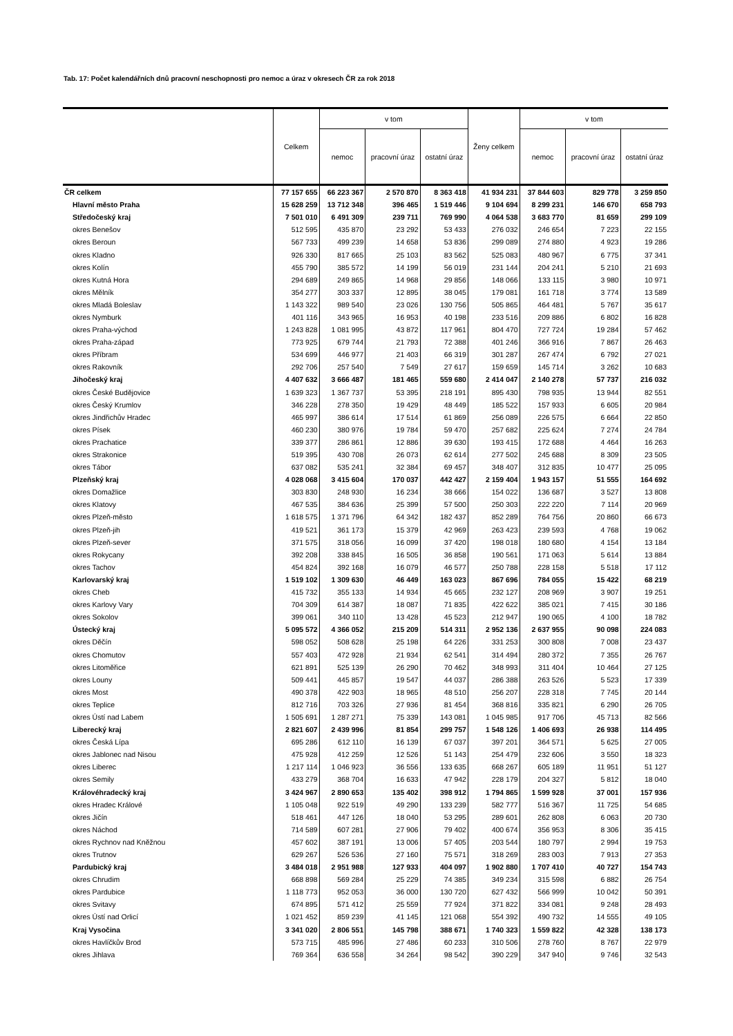Tab. 17: Počet kalendářních dnů pracovní neschopnosti pro nemoc a úraz v okresech ČR za rok 2018
| | Celkem | v tom | | | Ženy celkem | v tom | | |
| --- | --- | --- | --- | --- | --- | --- | --- | --- |
| | | nemoc | pracovní úraz | ostatní úraz | | nemoc | pracovní úraz | ostatní úraz |
| ČR celkem | 77 157 655 | 66 223 367 | 2 570 870 | 8 363 418 | 41 934 231 | 37 844 603 | 829 778 | 3 259 850 |
| Hlavní město Praha | 15 628 259 | 13 712 348 | 396 465 | 1 519 446 | 9 104 694 | 8 299 231 | 146 670 | 658 793 |
| Středočeský kraj | 7 501 010 | 6 491 309 | 239 711 | 769 990 | 4 064 538 | 3 683 770 | 81 659 | 299 109 |
| okres Benešov | 512 595 | 435 870 | 23 292 | 53 433 | 276 032 | 246 654 | 7 223 | 22 155 |
| okres Beroun | 567 733 | 499 239 | 14 658 | 53 836 | 299 089 | 274 880 | 4 923 | 19 286 |
| okres Kladno | 926 330 | 817 665 | 25 103 | 83 562 | 525 083 | 480 967 | 6 775 | 37 341 |
| okres Kolín | 455 790 | 385 572 | 14 199 | 56 019 | 231 144 | 204 241 | 5 210 | 21 693 |
| okres Kutná Hora | 294 689 | 249 865 | 14 968 | 29 856 | 148 066 | 133 115 | 3 980 | 10 971 |
| okres Mělník | 354 277 | 303 337 | 12 895 | 38 045 | 179 081 | 161 718 | 3 774 | 13 589 |
| okres Mladá Boleslav | 1 143 322 | 989 540 | 23 026 | 130 756 | 505 865 | 464 481 | 5 767 | 35 617 |
| okres Nymburk | 401 116 | 343 965 | 16 953 | 40 198 | 233 516 | 209 886 | 6 802 | 16 828 |
| okres Praha-východ | 1 243 828 | 1 081 995 | 43 872 | 117 961 | 804 470 | 727 724 | 19 284 | 57 462 |
| okres Praha-západ | 773 925 | 679 744 | 21 793 | 72 388 | 401 246 | 366 916 | 7 867 | 26 463 |
| okres Příbram | 534 699 | 446 977 | 21 403 | 66 319 | 301 287 | 267 474 | 6 792 | 27 021 |
| okres Rakovník | 292 706 | 257 540 | 7 549 | 27 617 | 159 659 | 145 714 | 3 262 | 10 683 |
| Jihočeský kraj | 4 407 632 | 3 666 487 | 181 465 | 559 680 | 2 414 047 | 2 140 278 | 57 737 | 216 032 |
| okres České Budějovice | 1 639 323 | 1 367 737 | 53 395 | 218 191 | 895 430 | 798 935 | 13 944 | 82 551 |
| okres Český Krumlov | 346 228 | 278 350 | 19 429 | 48 449 | 185 522 | 157 933 | 6 605 | 20 984 |
| okres Jindřichův Hradec | 465 997 | 386 614 | 17 514 | 61 869 | 256 089 | 226 575 | 6 664 | 22 850 |
| okres Písek | 460 230 | 380 976 | 19 784 | 59 470 | 257 682 | 225 624 | 7 274 | 24 784 |
| okres Prachatice | 339 377 | 286 861 | 12 886 | 39 630 | 193 415 | 172 688 | 4 464 | 16 263 |
| okres Strakonice | 519 395 | 430 708 | 26 073 | 62 614 | 277 502 | 245 688 | 8 309 | 23 505 |
| okres Tábor | 637 082 | 535 241 | 32 384 | 69 457 | 348 407 | 312 835 | 10 477 | 25 095 |
| Plzeňský kraj | 4 028 068 | 3 415 604 | 170 037 | 442 427 | 2 159 404 | 1 943 157 | 51 555 | 164 692 |
| okres Domažlice | 303 830 | 248 930 | 16 234 | 38 666 | 154 022 | 136 687 | 3 527 | 13 808 |
| okres Klatovy | 467 535 | 384 636 | 25 399 | 57 500 | 250 303 | 222 220 | 7 114 | 20 969 |
| okres Plzeň-město | 1 618 575 | 1 371 796 | 64 342 | 182 437 | 852 289 | 764 756 | 20 860 | 66 673 |
| okres Plzeň-jih | 419 521 | 361 173 | 15 379 | 42 969 | 263 423 | 239 593 | 4 768 | 19 062 |
| okres Plzeň-sever | 371 575 | 318 056 | 16 099 | 37 420 | 198 018 | 180 680 | 4 154 | 13 184 |
| okres Rokycany | 392 208 | 338 845 | 16 505 | 36 858 | 190 561 | 171 063 | 5 614 | 13 884 |
| okres Tachov | 454 824 | 392 168 | 16 079 | 46 577 | 250 788 | 228 158 | 5 518 | 17 112 |
| Karlovarský kraj | 1 519 102 | 1 309 630 | 46 449 | 163 023 | 867 696 | 784 055 | 15 422 | 68 219 |
| okres Cheb | 415 732 | 355 133 | 14 934 | 45 665 | 232 127 | 208 969 | 3 907 | 19 251 |
| okres Karlovy Vary | 704 309 | 614 387 | 18 087 | 71 835 | 422 622 | 385 021 | 7 415 | 30 186 |
| okres Sokolov | 399 061 | 340 110 | 13 428 | 45 523 | 212 947 | 190 065 | 4 100 | 18 782 |
| Ústecký kraj | 5 095 572 | 4 366 052 | 215 209 | 514 311 | 2 952 136 | 2 637 955 | 90 098 | 224 083 |
| okres Děčín | 598 052 | 508 628 | 25 198 | 64 226 | 331 253 | 300 808 | 7 008 | 23 437 |
| okres Chomutov | 557 403 | 472 928 | 21 934 | 62 541 | 314 494 | 280 372 | 7 355 | 26 767 |
| okres Litoměřice | 621 891 | 525 139 | 26 290 | 70 462 | 348 993 | 311 404 | 10 464 | 27 125 |
| okres Louny | 509 441 | 445 857 | 19 547 | 44 037 | 286 388 | 263 526 | 5 523 | 17 339 |
| okres Most | 490 378 | 422 903 | 18 965 | 48 510 | 256 207 | 228 318 | 7 745 | 20 144 |
| okres Teplice | 812 716 | 703 326 | 27 936 | 81 454 | 368 816 | 335 821 | 6 290 | 26 705 |
| okres Ústí nad Labem | 1 505 691 | 1 287 271 | 75 339 | 143 081 | 1 045 985 | 917 706 | 45 713 | 82 566 |
| Liberecký kraj | 2 821 607 | 2 439 996 | 81 854 | 299 757 | 1 548 126 | 1 406 693 | 26 938 | 114 495 |
| okres Česká Lípa | 695 286 | 612 110 | 16 139 | 67 037 | 397 201 | 364 571 | 5 625 | 27 005 |
| okres Jablonec nad Nisou | 475 928 | 412 259 | 12 526 | 51 143 | 254 479 | 232 606 | 3 550 | 18 323 |
| okres Liberec | 1 217 114 | 1 046 923 | 36 556 | 133 635 | 668 267 | 605 189 | 11 951 | 51 127 |
| okres Semily | 433 279 | 368 704 | 16 633 | 47 942 | 228 179 | 204 327 | 5 812 | 18 040 |
| Královéhradecký kraj | 3 424 967 | 2 890 653 | 135 402 | 398 912 | 1 794 865 | 1 599 928 | 37 001 | 157 936 |
| okres Hradec Králové | 1 105 048 | 922 519 | 49 290 | 133 239 | 582 777 | 516 367 | 11 725 | 54 685 |
| okres Jičín | 518 461 | 447 126 | 18 040 | 53 295 | 289 601 | 262 808 | 6 063 | 20 730 |
| okres Náchod | 714 589 | 607 281 | 27 906 | 79 402 | 400 674 | 356 953 | 8 306 | 35 415 |
| okres Rychnov nad Kněžnou | 457 602 | 387 191 | 13 006 | 57 405 | 203 544 | 180 797 | 2 994 | 19 753 |
| okres Trutnov | 629 267 | 526 536 | 27 160 | 75 571 | 318 269 | 283 003 | 7 913 | 27 353 |
| Pardubický kraj | 3 484 018 | 2 951 988 | 127 933 | 404 097 | 1 902 880 | 1 707 410 | 40 727 | 154 743 |
| okres Chrudim | 668 898 | 569 284 | 25 229 | 74 385 | 349 234 | 315 598 | 6 882 | 26 754 |
| okres Pardubice | 1 118 773 | 952 053 | 36 000 | 130 720 | 627 432 | 566 999 | 10 042 | 50 391 |
| okres Svitavy | 674 895 | 571 412 | 25 559 | 77 924 | 371 822 | 334 081 | 9 248 | 28 493 |
| okres Ústí nad Orlicí | 1 021 452 | 859 239 | 41 145 | 121 068 | 554 392 | 490 732 | 14 555 | 49 105 |
| Kraj Vysočina | 3 341 020 | 2 806 551 | 145 798 | 388 671 | 1 740 323 | 1 559 822 | 42 328 | 138 173 |
| okres Havlíčkův Brod | 573 715 | 485 996 | 27 486 | 60 233 | 310 506 | 278 760 | 8 767 | 22 979 |
| okres Jihlava | 769 364 | 636 558 | 34 264 | 98 542 | 390 229 | 347 940 | 9 746 | 32 543 |